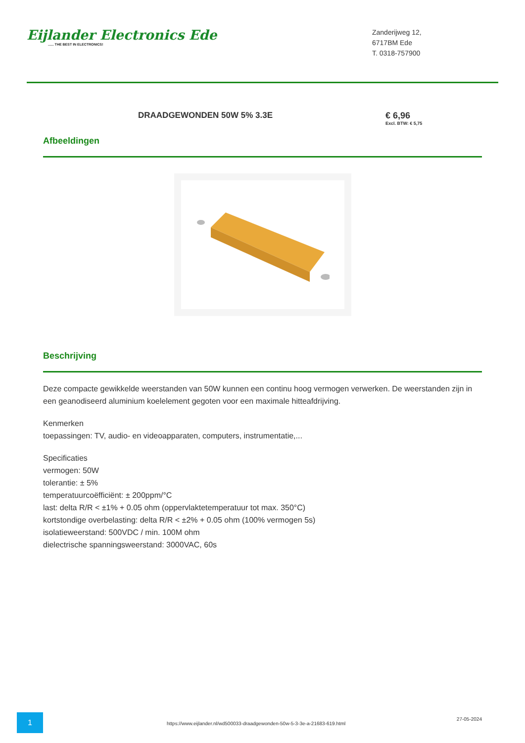Eijlander Electronics Ede
...... THE BEST IN ELECTRONICS!
Zanderijweg 12,
6717BM Ede
T. 0318-757900
DRAADGEWONDEN 50W 5% 3.3E € 6,96
Excl. BTW: € 5,75
Afbeeldingen
Beschrijving
Deze compacte gewikkelde weerstanden van 50W kunnen een continu hoog vermogen verwerken. De weerstanden zijn in een geanodiseerd aluminium koelelement gegoten voor een maximale hitteafdrijving.
Kenmerken
toepassingen: TV, audio- en videoapparaten, computers, instrumentatie,...
Specificaties
vermogen: 50W
tolerantie: ± 5%
temperatuurcoëfficiënt: ± 200ppm/°C
last: delta R/R < ±1% + 0.05 ohm (oppervlaktetemperatuur tot max. 350°C)
kortstondige overbelasting: delta R/R < ±2% + 0.05 ohm (100% vermogen 5s)
isolatieweerstand: 500VDC / min. 100M ohm
dielectrische spanningsweerstand: 3000VAC, 60s
1
https://www.eijlander.nl/wd500033-draadgewonden-50w-5-3-3e-a-21683-619.html
27-05-2024